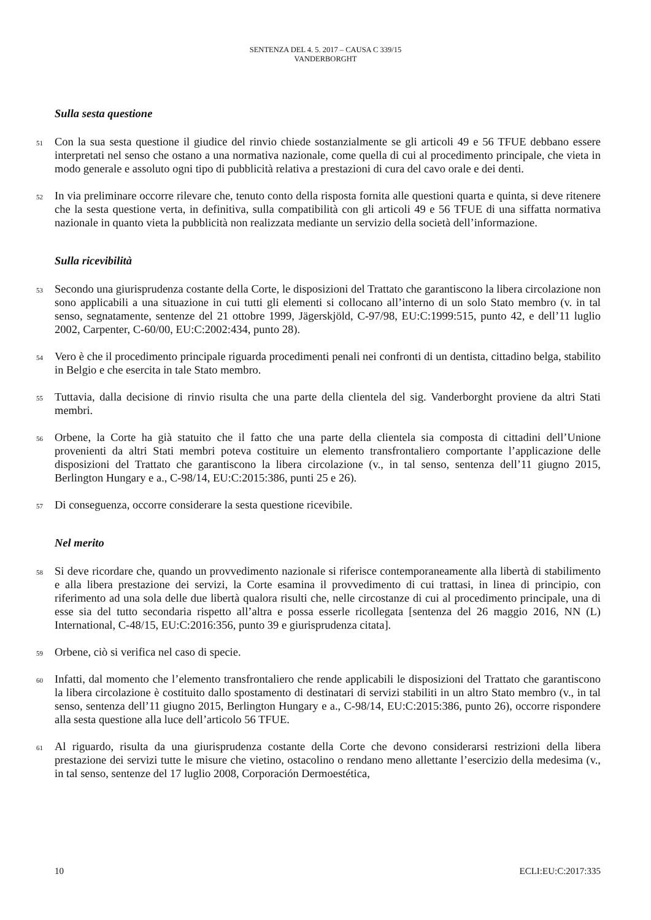SENTENZA DEL 4. 5. 2017 – CAUSA C 339/15
VANDERBORGHT
Sulla sesta questione
51
Con la sua sesta questione il giudice del rinvio chiede sostanzialmente se gli articoli 49 e 56 TFUE debbano essere interpretati nel senso che ostano a una normativa nazionale, come quella di cui al procedimento principale, che vieta in modo generale e assoluto ogni tipo di pubblicità relativa a prestazioni di cura del cavo orale e dei denti.
52
In via preliminare occorre rilevare che, tenuto conto della risposta fornita alle questioni quarta e quinta, si deve ritenere che la sesta questione verta, in definitiva, sulla compatibilità con gli articoli 49 e 56 TFUE di una siffatta normativa nazionale in quanto vieta la pubblicità non realizzata mediante un servizio della società dell’informazione.
Sulla ricevibilità
53
Secondo una giurisprudenza costante della Corte, le disposizioni del Trattato che garantiscono la libera circolazione non sono applicabili a una situazione in cui tutti gli elementi si collocano all’interno di un solo Stato membro (v. in tal senso, segnatamente, sentenze del 21 ottobre 1999, Jägerskjöld, C‑97/98, EU:C:1999:515, punto 42, e dell’11 luglio 2002, Carpenter, C‑60/00, EU:C:2002:434, punto 28).
54
Vero è che il procedimento principale riguarda procedimenti penali nei confronti di un dentista, cittadino belga, stabilito in Belgio e che esercita in tale Stato membro.
55
Tuttavia, dalla decisione di rinvio risulta che una parte della clientela del sig. Vanderborght proviene da altri Stati membri.
56
Orbene, la Corte ha già statuito che il fatto che una parte della clientela sia composta di cittadini dell’Unione provenienti da altri Stati membri poteva costituire un elemento transfrontaliero comportante l’applicazione delle disposizioni del Trattato che garantiscono la libera circolazione (v., in tal senso, sentenza dell’11 giugno 2015, Berlington Hungary e a., C‑98/14, EU:C:2015:386, punti 25 e 26).
57
Di conseguenza, occorre considerare la sesta questione ricevibile.
Nel merito
58
Si deve ricordare che, quando un provvedimento nazionale si riferisce contemporaneamente alla libertà di stabilimento e alla libera prestazione dei servizi, la Corte esamina il provvedimento di cui trattasi, in linea di principio, con riferimento ad una sola delle due libertà qualora risulti che, nelle circostanze di cui al procedimento principale, una di esse sia del tutto secondaria rispetto all’altra e possa esserle ricollegata [sentenza del 26 maggio 2016, NN (L) International, C‑48/15, EU:C:2016:356, punto 39 e giurisprudenza citata].
59
Orbene, ciò si verifica nel caso di specie.
60
Infatti, dal momento che l’elemento transfrontaliero che rende applicabili le disposizioni del Trattato che garantiscono la libera circolazione è costituito dallo spostamento di destinatari di servizi stabiliti in un altro Stato membro (v., in tal senso, sentenza dell’11 giugno 2015, Berlington Hungary e a., C‑98/14, EU:C:2015:386, punto 26), occorre rispondere alla sesta questione alla luce dell’articolo 56 TFUE.
61
Al riguardo, risulta da una giurisprudenza costante della Corte che devono considerarsi restrizioni della libera prestazione dei servizi tutte le misure che vietino, ostacolino o rendano meno allettante l’esercizio della medesima (v., in tal senso, sentenze del 17 luglio 2008, Corporación Dermoestética,
10 ECLI:EU:C:2017:335